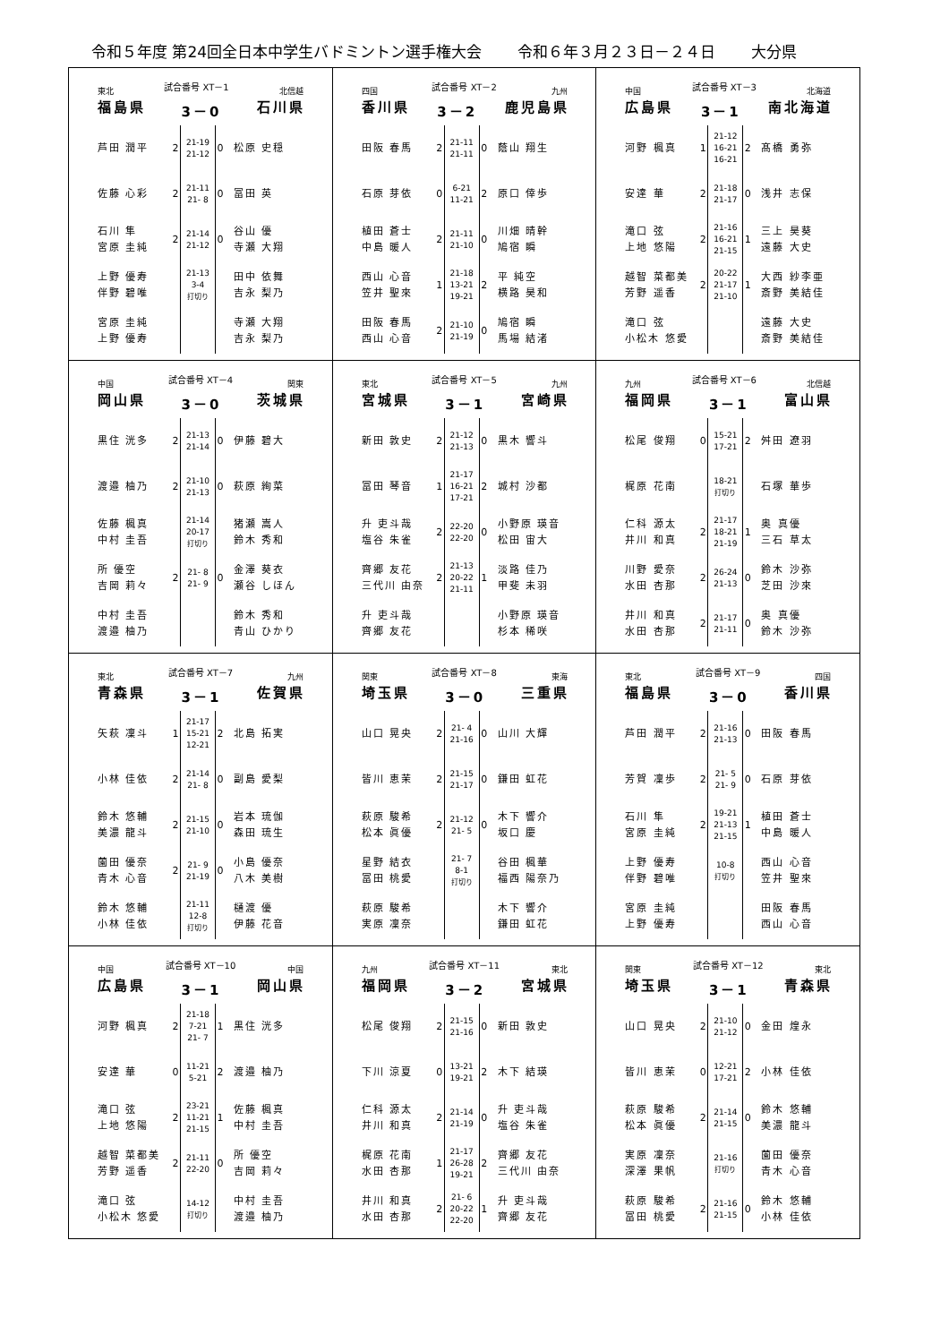令和５年度 第24回全日本中学生バドミントン選手権大会 令和６年３月２３日－２４日 大分県
東北 試合番号 XT－1 北信越
福島県 3－0 石川県
| 芦田 潤平 | 2 | 21-19 21-12 | 0 | 松原 史穏 |
| 佐藤 心彩 | 2 | 21-11 21- 8 | 0 | 冨田 英 |
| 石川 隼 宮原 圭純 | 2 | 21-14 21-12 | 0 | 谷山 優 寺瀬 大翔 |
| 上野 優寿 伴野 碧唯 | | 21-13 3-4 打切り | | 田中 依舞 吉永 梨乃 |
| 宮原 圭純 上野 優寿 | | | | 寺瀬 大翔 吉永 梨乃 |
四国 試合番号 XT－2 九州
香川県 3－2 鹿児島県
| 田阪 春馬 | 2 | 21-11 21-11 | 0 | 蔭山 翔生 |
| 石原 芽依 | 0 | 6-21 11-21 | 2 | 原口 倖歩 |
| 植田 蒼士 中島 暖人 | 2 | 21-11 21-10 | 0 | 川畑 晴幹 鳩宿 瞬 |
| 西山 心音 笠井 聖來 | 1 | 21-18 13-21 19-21 | 2 | 平 純空 横路 昊和 |
| 田阪 春馬 西山 心音 | 2 | 21-10 21-19 | 0 | 鳩宿 瞬 馬場 結渚 |
中国 試合番号 XT－3 北海道
広島県 3－1 南北海道
| 河野 楓真 | 1 | 21-12 16-21 16-21 | 2 | 髙橋 勇弥 |
| 安達 華 | 2 | 21-18 21-17 | 0 | 浅井 志保 |
| 滝口 弦 上地 悠陽 | 2 | 21-16 16-21 21-15 | 1 | 三上 昊葵 遠藤 大史 |
| 越智 菜都美 芳野 遥香 | 2 | 20-22 21-17 21-10 | 1 | 大西 紗李亜 斎野 美結佳 |
| 滝口 弦 小松木 悠愛 | | | | 遠藤 大史 斎野 美結佳 |
中国 試合番号 XT－4 関東
岡山県 3－0 茨城県
| 黒住 洸多 | 2 | 21-13 21-14 | 0 | 伊藤 碧大 |
| 渡邉 柚乃 | 2 | 21-10 21-13 | 0 | 萩原 絢菜 |
| 佐藤 楓真 中村 圭吾 | | 21-14 20-17 打切り | | 猪瀬 嵩人 鈴木 秀和 |
| 所 優空 吉岡 莉々 | 2 | 21- 8 21- 9 | 0 | 金澤 葵衣 瀬谷 しほん |
| 中村 圭吾 渡邉 柚乃 | | | | 鈴木 秀和 青山 ひかり |
東北 試合番号 XT－5 九州
宮城県 3－1 宮崎県
| 新田 敦史 | 2 | 21-12 21-13 | 0 | 黒木 響斗 |
| 冨田 琴音 | 1 | 21-17 16-21 17-21 | 2 | 城村 沙都 |
| 升 吏斗哉 塩谷 朱雀 | 2 | 22-20 22-20 | 0 | 小野原 瑛音 松田 宙大 |
| 齊郷 友花 三代川 由奈 | 2 | 21-13 20-22 21-11 | 1 | 淡路 佳乃 甲斐 未羽 |
| 升 吏斗哉 齊郷 友花 | | | | 小野原 瑛音 杉本 稀咲 |
九州 試合番号 XT－6 北信越
福岡県 3－1 富山県
| 松尾 俊翔 | 0 | 15-21 17-21 | 2 | 舛田 遼羽 |
| 梶原 花南 | | 18-21 打切り | | 石塚 華歩 |
| 仁科 源太 井川 和真 | 2 | 21-17 18-21 21-19 | 1 | 奥 真優 三石 草太 |
| 川野 愛奈 水田 杏那 | 2 | 26-24 21-13 | 0 | 鈴木 沙弥 芝田 沙來 |
| 井川 和真 水田 杏那 | 2 | 21-17 21-11 | 0 | 奥 真優 鈴木 沙弥 |
東北 試合番号 XT－7 九州
青森県 3－1 佐賀県
| 矢萩 凜斗 | 1 | 21-17 15-21 12-21 | 2 | 北島 拓実 |
| 小林 佳依 | 2 | 21-14 21- 8 | 0 | 副島 愛梨 |
| 鈴木 悠輔 美濃 龍斗 | 2 | 21-15 21-10 | 0 | 岩本 琉伽 森田 琉生 |
| 薗田 優奈 青木 心音 | 2 | 21- 9 21-19 | 0 | 小島 優奈 八木 美樹 |
| 鈴木 悠輔 小林 佳依 | | 21-11 12-8 打切り | | 樋渡 優 伊藤 花音 |
関東 試合番号 XT－8 東海
埼玉県 3－0 三重県
| 山口 晃央 | 2 | 21- 4 21-16 | 0 | 山川 大輝 |
| 皆川 恵茉 | 2 | 21-15 21-17 | 0 | 鎌田 虹花 |
| 萩原 駿希 松本 眞優 | 2 | 21-12 21- 5 | 0 | 木下 響介 坂口 慶 |
| 星野 結衣 冨田 桃愛 | | 21- 7 8-1 打切り | | 谷田 楓華 福西 陽奈乃 |
| 萩原 駿希 実原 凜奈 | | | | 木下 響介 鎌田 虹花 |
東北 試合番号 XT－9 四国
福島県 3－0 香川県
| 芦田 潤平 | 2 | 21-16 21-13 | 0 | 田阪 春馬 |
| 芳賀 凜歩 | 2 | 21- 5 21- 9 | 0 | 石原 芽依 |
| 石川 隼 宮原 圭純 | 2 | 19-21 21-13 21-15 | 1 | 植田 蒼士 中島 暖人 |
| 上野 優寿 伴野 碧唯 | | 10-8 打切り | | 西山 心音 笠井 聖來 |
| 宮原 圭純 上野 優寿 | | | | 田阪 春馬 西山 心音 |
中国 試合番号 XT－10 中国
広島県 3－1 岡山県
| 河野 楓真 | 2 | 21-18 7-21 21- 7 | 1 | 黒住 洸多 |
| 安達 華 | 0 | 11-21 5-21 | 2 | 渡邉 柚乃 |
| 滝口 弦 上地 悠陽 | 2 | 23-21 11-21 21-15 | 1 | 佐藤 楓真 中村 圭吾 |
| 越智 菜都美 芳野 遥香 | 2 | 21-11 22-20 | 0 | 所 優空 吉岡 莉々 |
| 滝口 弦 小松木 悠愛 | | 14-12 打切り | | 中村 圭吾 渡邉 柚乃 |
九州 試合番号 XT－11 東北
福岡県 3－2 宮城県
| 松尾 俊翔 | 2 | 21-15 21-16 | 0 | 新田 敦史 |
| 下川 涼夏 | 0 | 13-21 19-21 | 2 | 木下 結瑛 |
| 仁科 源太 井川 和真 | 2 | 21-14 21-19 | 0 | 升 吏斗哉 塩谷 朱雀 |
| 梶原 花南 水田 杏那 | 1 | 21-17 26-28 19-21 | 2 | 齊郷 友花 三代川 由奈 |
| 井川 和真 水田 杏那 | 2 | 21- 6 20-22 22-20 | 1 | 升 吏斗哉 齊郷 友花 |
関東 試合番号 XT－12 東北
埼玉県 3－1 青森県
| 山口 晃央 | 2 | 21-10 21-12 | 0 | 金田 煌永 |
| 皆川 恵茉 | 0 | 12-21 17-21 | 2 | 小林 佳依 |
| 萩原 駿希 松本 眞優 | 2 | 21-14 21-15 | 0 | 鈴木 悠輔 美濃 龍斗 |
| 実原 凜奈 深澤 果帆 | | 21-16 打切り | | 薗田 優奈 青木 心音 |
| 萩原 駿希 冨田 桃愛 | 2 | 21-16 21-15 | 0 | 鈴木 悠輔 小林 佳依 |